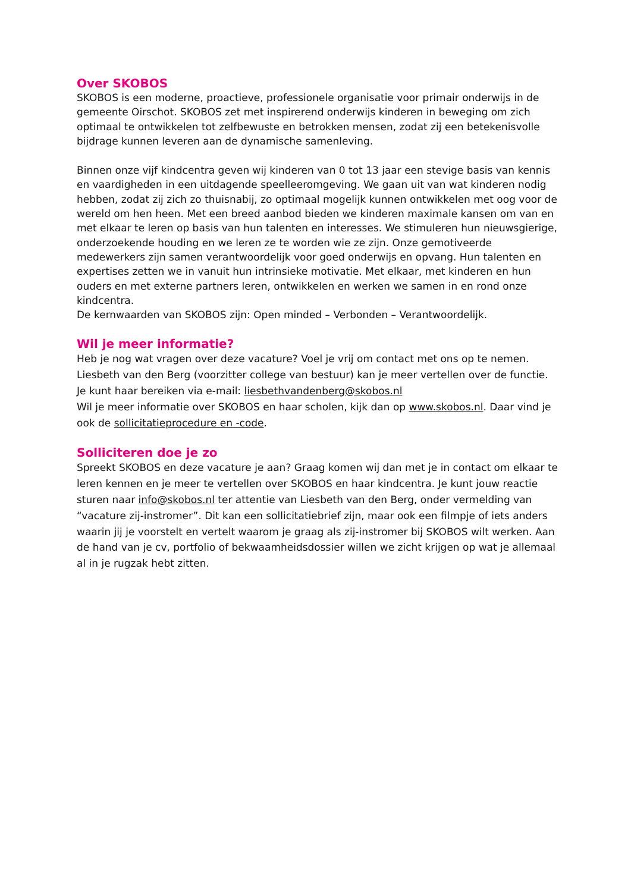Over SKOBOS
SKOBOS is een moderne, proactieve, professionele organisatie voor primair onderwijs in de gemeente Oirschot. SKOBOS zet met inspirerend onderwijs kinderen in beweging om zich optimaal te ontwikkelen tot zelfbewuste en betrokken mensen, zodat zij een betekenisvolle bijdrage kunnen leveren aan de dynamische samenleving.
Binnen onze vijf kindcentra geven wij kinderen van 0 tot 13 jaar een stevige basis van kennis en vaardigheden in een uitdagende speelleeromgeving. We gaan uit van wat kinderen nodig hebben, zodat zij zich zo thuisnabij, zo optimaal mogelijk kunnen ontwikkelen met oog voor de wereld om hen heen. Met een breed aanbod bieden we kinderen maximale kansen om van en met elkaar te leren op basis van hun talenten en interesses. We stimuleren hun nieuwsgierige, onderzoekende houding en we leren ze te worden wie ze zijn. Onze gemotiveerde medewerkers zijn samen verantwoordelijk voor goed onderwijs en opvang. Hun talenten en expertises zetten we in vanuit hun intrinsieke motivatie. Met elkaar, met kinderen en hun ouders en met externe partners leren, ontwikkelen en werken we samen in en rond onze kindcentra.
De kernwaarden van SKOBOS zijn: Open minded – Verbonden – Verantwoordelijk.
Wil je meer informatie?
Heb je nog wat vragen over deze vacature? Voel je vrij om contact met ons op te nemen.
Liesbeth van den Berg (voorzitter college van bestuur) kan je meer vertellen over de functie. Je kunt haar bereiken via e-mail: liesbethvandenberg@skobos.nl
Wil je meer informatie over SKOBOS en haar scholen, kijk dan op www.skobos.nl. Daar vind je ook de sollicitatieprocedure en -code.
Solliciteren doe je zo
Spreekt SKOBOS en deze vacature je aan? Graag komen wij dan met je in contact om elkaar te leren kennen en je meer te vertellen over SKOBOS en haar kindcentra. Je kunt jouw reactie sturen naar info@skobos.nl ter attentie van Liesbeth van den Berg, onder vermelding van “vacature zij-instromer”. Dit kan een sollicitatiebrief zijn, maar ook een filmpje of iets anders waarin jij je voorstelt en vertelt waarom je graag als zij-instromer bij SKOBOS wilt werken. Aan de hand van je cv, portfolio of bekwaamheidsdossier willen we zicht krijgen op wat je allemaal al in je rugzak hebt zitten.